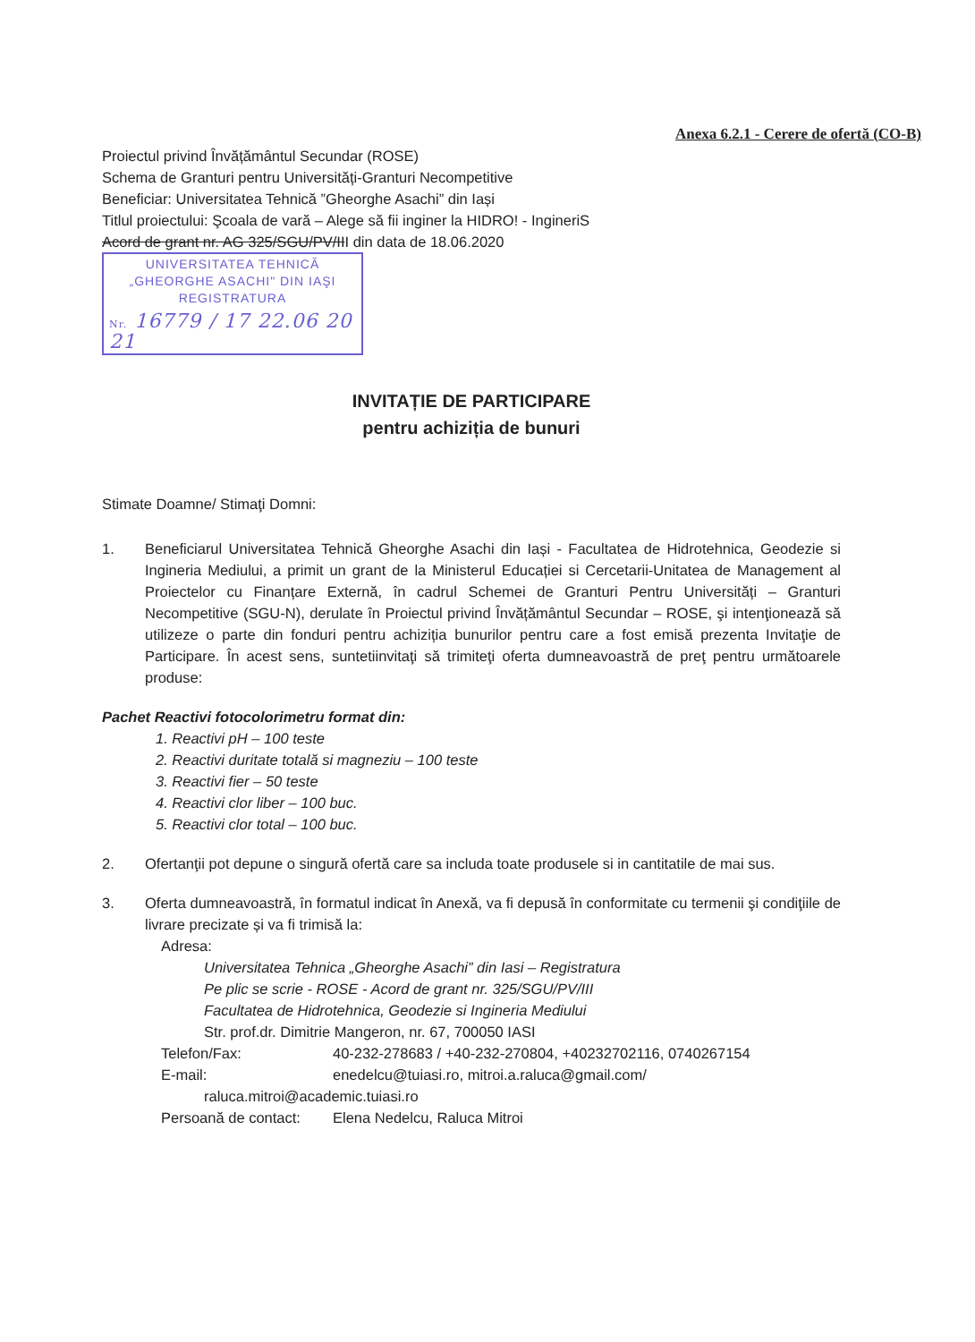Anexa 6.2.1 - Cerere de ofertă (CO-B)
Proiectul privind Învățământul Secundar (ROSE)
Schema de Granturi pentru Universități-Granturi Necompetitive
Beneficiar: Universitatea Tehnică ”Gheorghe Asachi” din Iași
Titlul proiectului: Şcoala de vară – Alege să fii inginer la HIDRO! - IngineriS
Acord de grant nr. AG 325/SGU/PV/III din data de 18.06.2020
UNIVERSITATEA TEHNICĂ
„GHEORGHE ASACHI" DIN IAŞI
REGISTRATURA
Nr. 16779 / 17 22.06 20 21
INVITAȚIE DE PARTICIPARE
pentru achiziția de bunuri
Stimate Doamne/ Stimaţi Domni:
1. Beneficiarul Universitatea Tehnică Gheorghe Asachi din Iași - Facultatea de Hidrotehnica, Geodezie si Ingineria Mediului, a primit un grant de la Ministerul Educației si Cercetarii-Unitatea de Management al Proiectelor cu Finanțare Externă, în cadrul Schemei de Granturi Pentru Universități – Granturi Necompetitive (SGU-N), derulate în Proiectul privind Învățământul Secundar – ROSE, şi intenţionează să utilizeze o parte din fonduri pentru achiziția bunurilor pentru care a fost emisă prezenta Invitaţie de Participare. În acest sens, suntetiinvitaţi să trimiteţi oferta dumneavoastră de preţ pentru următoarele produse:
Pachet Reactivi fotocolorimetru format din:
1. Reactivi pH – 100 teste
2. Reactivi duritate totală si magneziu – 100 teste
3. Reactivi fier – 50 teste
4. Reactivi clor liber – 100 buc.
5. Reactivi clor total – 100 buc.
2. Ofertanţii pot depune o singură ofertă care sa includa toate produsele si in cantitatile de mai sus.
3. Oferta dumneavoastră, în formatul indicat în Anexă, va fi depusă în conformitate cu termenii şi condiţiile de livrare precizate și va fi trimisă la:
Adresa:
Universitatea Tehnica „Gheorghe Asachi” din Iasi – Registratura
Pe plic se scrie - ROSE - Acord de grant nr. 325/SGU/PV/III
Facultatea de Hidrotehnica, Geodezie si Ingineria Mediului
Str. prof.dr. Dimitrie Mangeron, nr. 67, 700050 IASI
Telefon/Fax: 40-232-278683 / +40-232-270804, +40232702116, 0740267154
E-mail: enedelcu@tuiasi.ro, mitroi.a.raluca@gmail.com/
raluca.mitroi@academic.tuiasi.ro
Persoană de contact: Elena Nedelcu, Raluca Mitroi